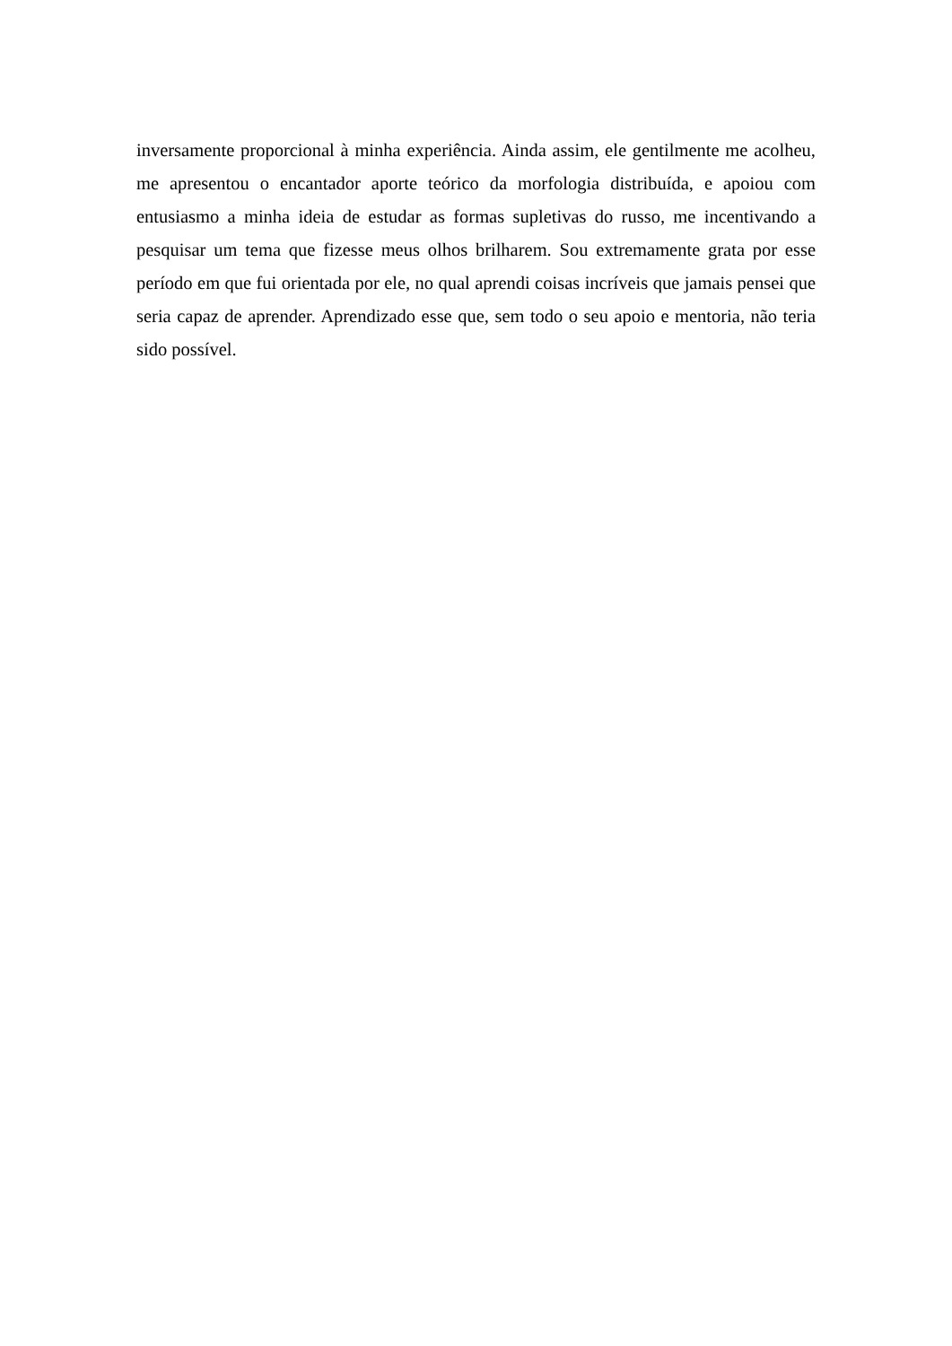inversamente proporcional à minha experiência. Ainda assim, ele gentilmente me acolheu, me apresentou o encantador aporte teórico da morfologia distribuída, e apoiou com entusiasmo a minha ideia de estudar as formas supletivas do russo, me incentivando a pesquisar um tema que fizesse meus olhos brilharem. Sou extremamente grata por esse período em que fui orientada por ele, no qual aprendi coisas incríveis que jamais pensei que seria capaz de aprender. Aprendizado esse que, sem todo o seu apoio e mentoria, não teria sido possível.